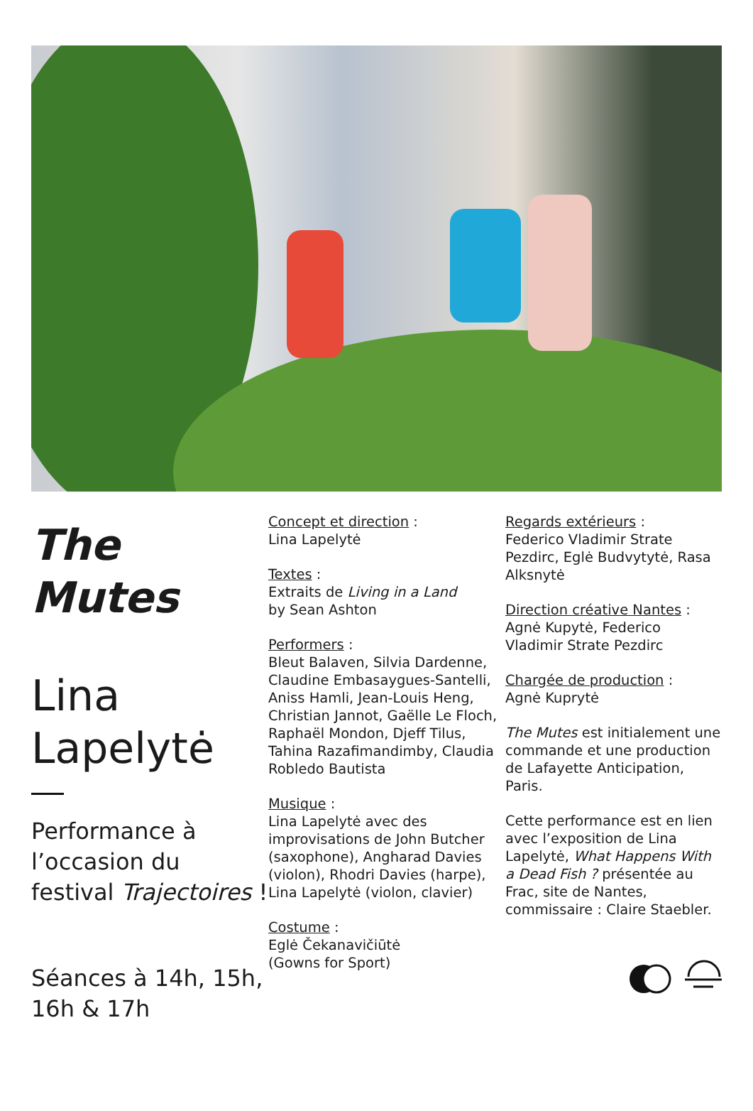The
Mutes
Lina
Lapelytė
Performance à l’occasion du festival Trajectoires !
Séances à 14h, 15h, 16h & 17h
Concept et direction :
Lina Lapelytė
Textes :
Extraits de Living in a Land
by Sean Ashton
Performers :
Bleut Balaven, Silvia Dardenne, Claudine Embasaygues-Santelli, Aniss Hamli, Jean-Louis Heng, Christian Jannot, Gaëlle Le Floch, Raphaël Mondon, Djeff Tilus, Tahina Razafimandimby, Claudia Robledo Bautista
Musique :
Lina Lapelytė avec des improvisations de John Butcher (saxophone), Angharad Davies (violon), Rhodri Davies (harpe), Lina Lapelytė (violon, clavier)
Costume :
Eglė Čekanavičiūtė
(Gowns for Sport)
Regards extérieurs :
Federico Vladimir Strate Pezdirc, Eglė Budvytytė, Rasa Alksnytė
Direction créative Nantes :
Agnė Kupytė, Federico Vladimir Strate Pezdirc
Chargée de production :
Agnė Kuprytė
The Mutes est initialement une commande et une production de Lafayette Anticipation, Paris.
Cette performance est en lien avec l’exposition de Lina Lapelytė, What Happens With a Dead Fish ? présentée au Frac, site de Nantes, commissaire : Claire Staebler.